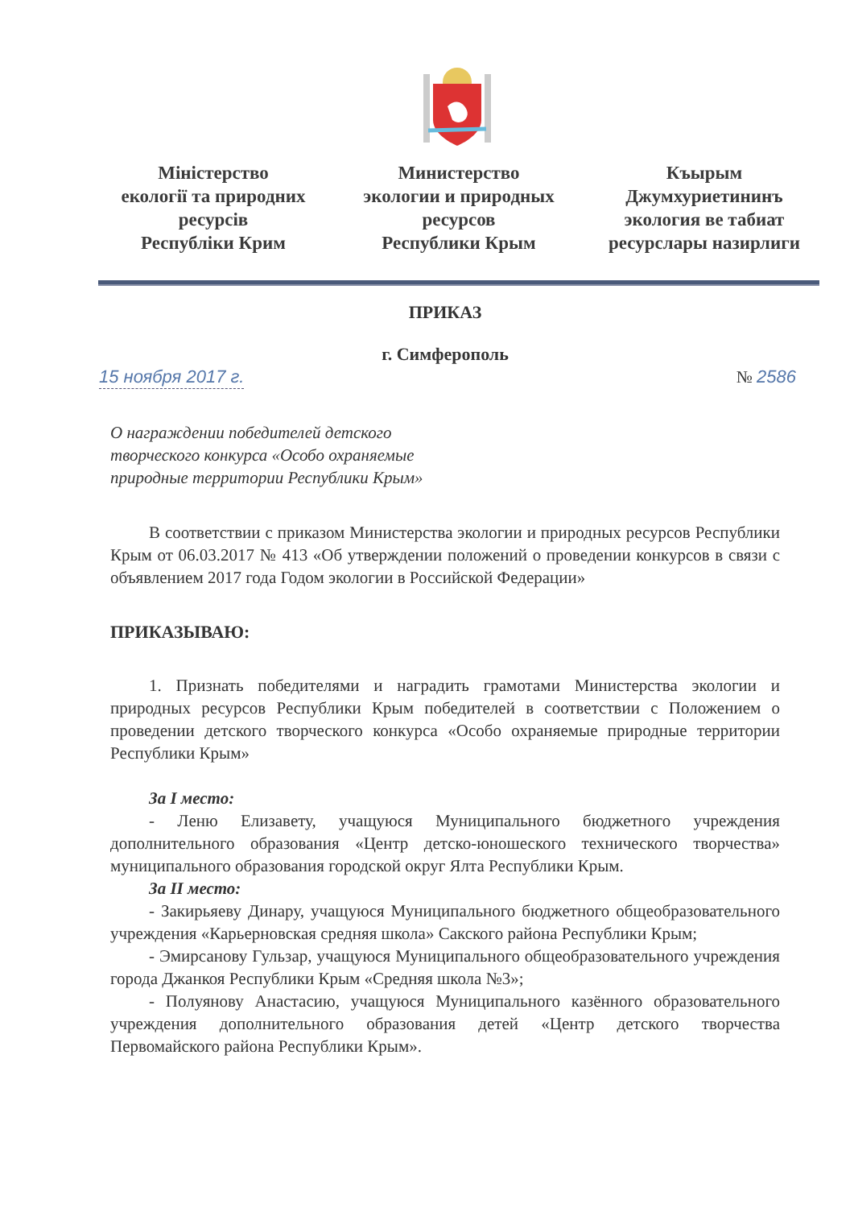Міністерство
екології та природних
ресурсів
Республіки Крим
Министерство
экологии и природных
ресурсов
Республики Крым
Къырым
Джумхуриетининъ
экология ве табиат
ресурслары назирлиги
ПРИКАЗ
г. Симферополь
15 ноября 2017 г. № 2586
О награждении победителей детского
творческого конкурса «Особо охраняемые
природные территории Республики Крым»
В соответствии с приказом Министерства экологии и природных ресурсов Республики Крым от 06.03.2017 № 413 «Об утверждении положений о проведении конкурсов в связи с объявлением 2017 года Годом экологии в Российской Федерации»
ПРИКАЗЫВАЮ:
1. Признать победителями и наградить грамотами Министерства экологии и природных ресурсов Республики Крым победителей в соответствии с Положением о проведении детского творческого конкурса «Особо охраняемые природные территории Республики Крым»
За I место:
- Леню Елизавету, учащуюся Муниципального бюджетного учреждения дополнительного образования «Центр детско-юношеского технического творчества» муниципального образования городской округ Ялта Республики Крым.
За II место:
- Закирьяеву Динару, учащуюся Муниципального бюджетного общеобразовательного учреждения «Карьерновская средняя школа» Сакского района Республики Крым;
- Эмирсанову Гульзар, учащуюся Муниципального общеобразовательного учреждения города Джанкоя Республики Крым «Средняя школа №3»;
- Полуянову Анастасию, учащуюся Муниципального казённого образовательного учреждения дополнительного образования детей «Центр детского творчества Первомайского района Республики Крым».